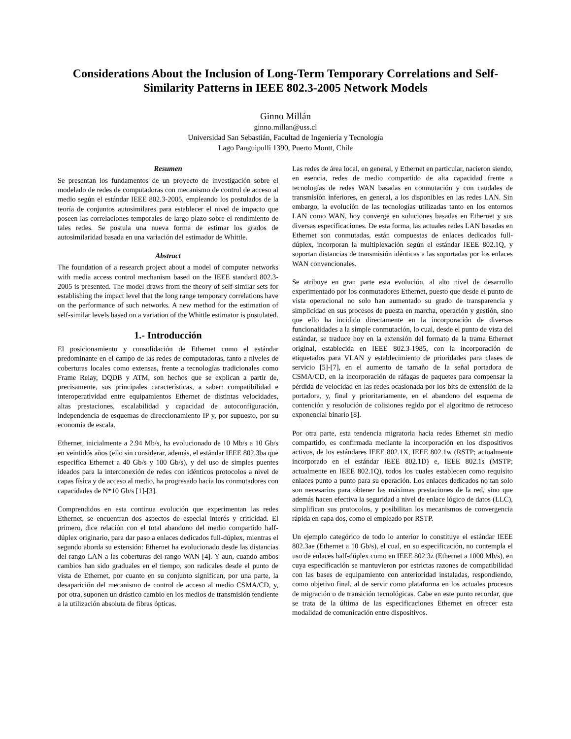Considerations About the Inclusion of Long-Term Temporary Correlations and Self-Similarity Patterns in IEEE 802.3-2005 Network Models
Ginno Millán
ginno.millan@uss.cl
Universidad San Sebastián, Facultad de Ingeniería y Tecnología
Lago Panguipulli 1390, Puerto Montt, Chile
Resumen
Se presentan los fundamentos de un proyecto de investigación sobre el modelado de redes de computadoras con mecanismo de control de acceso al medio según el estándar IEEE 802.3-2005, empleando los postulados de la teoría de conjuntos autosimilares para establecer el nivel de impacto que poseen las correlaciones temporales de largo plazo sobre el rendimiento de tales redes. Se postula una nueva forma de estimar los grados de autosimilaridad basada en una variación del estimador de Whittle.
Abstract
The foundation of a research project about a model of computer networks with media access control mechanism based on the IEEE standard 802.3-2005 is presented. The model draws from the theory of self-similar sets for establishing the impact level that the long range temporary correlations have on the performance of such networks. A new method for the estimation of self-similar levels based on a variation of the Whittle estimator is postulated.
1.- Introducción
El posicionamiento y consolidación de Ethernet como el estándar predominante en el campo de las redes de computadoras, tanto a niveles de coberturas locales como extensas, frente a tecnologías tradicionales como Frame Relay, DQDB y ATM, son hechos que se explican a partir de, precisamente, sus principales características, a saber: compatibilidad e interoperatividad entre equipamientos Ethernet de distintas velocidades, altas prestaciones, escalabilidad y capacidad de autoconfiguración, independencia de esquemas de direccionamiento IP y, por supuesto, por su economía de escala.
Ethernet, inicialmente a 2.94 Mb/s, ha evolucionado de 10 Mb/s a 10 Gb/s en veintidós años (ello sin considerar, además, el estándar IEEE 802.3ba que especifica Ethernet a 40 Gb/s y 100 Gb/s), y del uso de simples puentes ideados para la interconexión de redes con idénticos protocolos a nivel de capas física y de acceso al medio, ha progresado hacia los conmutadores con capacidades de N*10 Gb/s [1]-[3].
Comprendidos en esta continua evolución que experimentan las redes Ethernet, se encuentran dos aspectos de especial interés y criticidad. El primero, dice relación con el total abandono del medio compartido half-dúplex originario, para dar paso a enlaces dedicados full-dúplex, mientras el segundo aborda su extensión: Ethernet ha evolucionado desde las distancias del rango LAN a las coberturas del rango WAN [4]. Y aun, cuando ambos cambios han sido graduales en el tiempo, son radicales desde el punto de vista de Ethernet, por cuanto en su conjunto significan, por una parte, la desaparición del mecanismo de control de acceso al medio CSMA/CD, y, por otra, suponen un drástico cambio en los medios de transmisión tendiente a la utilización absoluta de fibras ópticas.
Las redes de área local, en general, y Ethernet en particular, nacieron siendo, en esencia, redes de medio compartido de alta capacidad frente a tecnologías de redes WAN basadas en conmutación y con caudales de transmisión inferiores, en general, a los disponibles en las redes LAN. Sin embargo, la evolución de las tecnologías utilizadas tanto en los entornos LAN como WAN, hoy converge en soluciones basadas en Ethernet y sus diversas especificaciones. De esta forma, las actuales redes LAN basadas en Ethernet son conmutadas, están compuestas de enlaces dedicados full-dúplex, incorporan la multiplexación según el estándar IEEE 802.1Q, y soportan distancias de transmisión idénticas a las soportadas por los enlaces WAN convencionales.
Se atribuye en gran parte esta evolución, al alto nivel de desarrollo experimentado por los conmutadores Ethernet, puesto que desde el punto de vista operacional no solo han aumentado su grado de transparencia y simplicidad en sus procesos de puesta en marcha, operación y gestión, sino que ello ha incidido directamente en la incorporación de diversas funcionalidades a la simple conmutación, lo cual, desde el punto de vista del estándar, se traduce hoy en la extensión del formato de la trama Ethernet original, establecida en IEEE 802.3-1985, con la incorporación de etiquetados para VLAN y establecimiento de prioridades para clases de servicio [5]-[7], en el aumento de tamaño de la señal portadora de CSMA/CD, en la incorporación de ráfagas de paquetes para compensar la pérdida de velocidad en las redes ocasionada por los bits de extensión de la portadora, y, final y prioritariamente, en el abandono del esquema de contención y resolución de colisiones regido por el algoritmo de retroceso exponencial binario [8].
Por otra parte, esta tendencia migratoria hacia redes Ethernet sin medio compartido, es confirmada mediante la incorporación en los dispositivos activos, de los estándares IEEE 802.1X, IEEE 802.1w (RSTP; actualmente incorporado en el estándar IEEE 802.1D) e, IEEE 802.1s (MSTP; actualmente en IEEE 802.1Q), todos los cuales establecen como requisito enlaces punto a punto para su operación. Los enlaces dedicados no tan solo son necesarios para obtener las máximas prestaciones de la red, sino que además hacen efectiva la seguridad a nivel de enlace lógico de datos (LLC), simplifican sus protocolos, y posibilitan los mecanismos de convergencia rápida en capa dos, como el empleado por RSTP.
Un ejemplo categórico de todo lo anterior lo constituye el estándar IEEE 802.3ae (Ethernet a 10 Gb/s), el cual, en su especificación, no contempla el uso de enlaces half-dúplex como en IEEE 802.3z (Ethernet a 1000 Mb/s), en cuya especificación se mantuvieron por estrictas razones de compatibilidad con las bases de equipamiento con anterioridad instaladas, respondiendo, como objetivo final, al de servir como plataforma en los actuales procesos de migración o de transición tecnológicas. Cabe en este punto recordar, que se trata de la última de las especificaciones Ethernet en ofrecer esta modalidad de comunicación entre dispositivos.